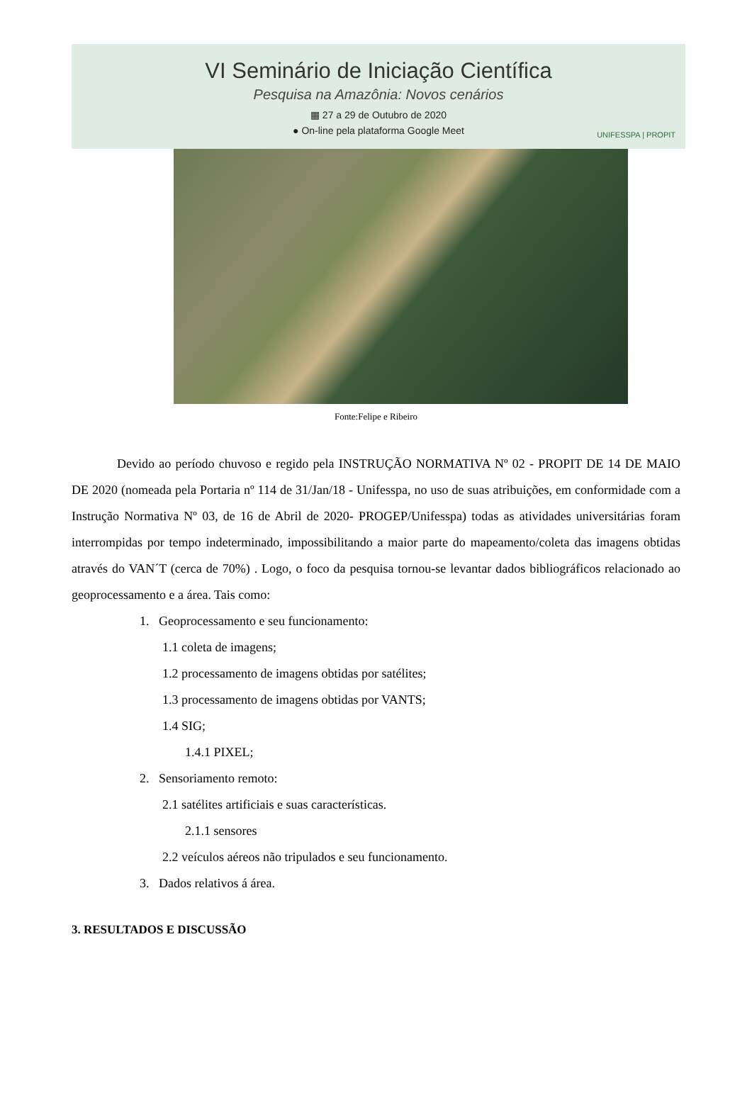VI Seminário de Iniciação Científica
Pesquisa na Amazônia: Novos cenários
▦ 27 a 29 de Outubro de 2020
● On-line pela plataforma Google Meet
UNIFESSPA | PROPIT
Fonte:Felipe e Ribeiro
Devido ao período chuvoso e regido pela INSTRUÇÃO NORMATIVA Nº 02 - PROPIT DE 14 DE MAIO DE 2020 (nomeada pela Portaria nº 114 de 31/Jan/18 - Unifesspa, no uso de suas atribuições, em conformidade com a Instrução Normativa Nº 03, de 16 de Abril de 2020- PROGEP/Unifesspa) todas as atividades universitárias foram interrompidas por tempo indeterminado, impossibilitando a maior parte do mapeamento/coleta das imagens obtidas através do VAN´T (cerca de 70%) . Logo, o foco da pesquisa tornou-se levantar dados bibliográficos relacionado ao geoprocessamento e a área. Tais como:
1. Geoprocessamento e seu funcionamento:
1.1 coleta de imagens;
1.2 processamento de imagens obtidas por satélites;
1.3 processamento de imagens obtidas por VANTS;
1.4 SIG;
1.4.1 PIXEL;
2. Sensoriamento remoto:
2.1 satélites artificiais e suas características.
2.1.1 sensores
2.2 veículos aéreos não tripulados e seu funcionamento.
3. Dados relativos á área.
3. RESULTADOS E DISCUSSÃO